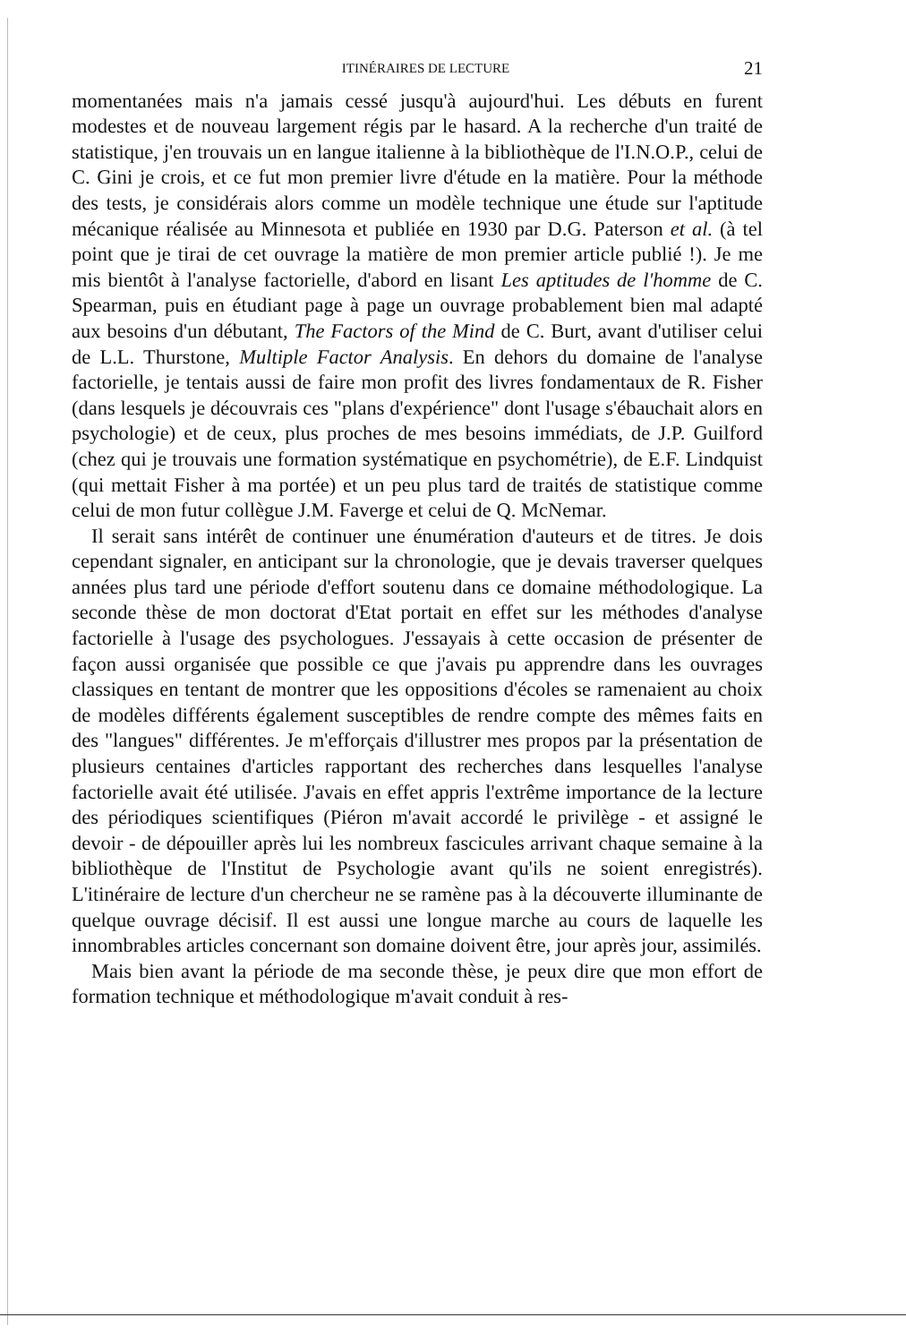ITINÉRAIRES DE LECTURE 21
momentanées mais n'a jamais cessé jusqu'à aujourd'hui. Les débuts en furent modestes et de nouveau largement régis par le hasard. A la recherche d'un traité de statistique, j'en trouvais un en langue italienne à la bibliothèque de l'I.N.O.P., celui de C. Gini je crois, et ce fut mon premier livre d'étude en la matière. Pour la méthode des tests, je considérais alors comme un modèle technique une étude sur l'aptitude mécanique réalisée au Minnesota et publiée en 1930 par D.G. Paterson et al. (à tel point que je tirai de cet ouvrage la matière de mon premier article publié !). Je me mis bientôt à l'analyse factorielle, d'abord en lisant Les aptitudes de l'homme de C. Spearman, puis en étudiant page à page un ouvrage probablement bien mal adapté aux besoins d'un débutant, The Factors of the Mind de C. Burt, avant d'utiliser celui de L.L. Thurstone, Multiple Factor Analysis. En dehors du domaine de l'analyse factorielle, je tentais aussi de faire mon profit des livres fondamentaux de R. Fisher (dans lesquels je découvrais ces "plans d'expérience" dont l'usage s'ébauchait alors en psychologie) et de ceux, plus proches de mes besoins immédiats, de J.P. Guilford (chez qui je trouvais une formation systématique en psychométrie), de E.F. Lindquist (qui mettait Fisher à ma portée) et un peu plus tard de traités de statistique comme celui de mon futur collègue J.M. Faverge et celui de Q. McNemar.
Il serait sans intérêt de continuer une énumération d'auteurs et de titres. Je dois cependant signaler, en anticipant sur la chronologie, que je devais traverser quelques années plus tard une période d'effort soutenu dans ce domaine méthodologique. La seconde thèse de mon doctorat d'Etat portait en effet sur les méthodes d'analyse factorielle à l'usage des psychologues. J'essayais à cette occasion de présenter de façon aussi organisée que possible ce que j'avais pu apprendre dans les ouvrages classiques en tentant de montrer que les oppositions d'écoles se ramenaient au choix de modèles différents également susceptibles de rendre compte des mêmes faits en des "langues" différentes. Je m'efforçais d'illustrer mes propos par la présentation de plusieurs centaines d'articles rapportant des recherches dans lesquelles l'analyse factorielle avait été utilisée. J'avais en effet appris l'extrême importance de la lecture des périodiques scientifiques (Piéron m'avait accordé le privilège - et assigné le devoir - de dépouiller après lui les nombreux fascicules arrivant chaque semaine à la bibliothèque de l'Institut de Psychologie avant qu'ils ne soient enregistrés). L'itinéraire de lecture d'un chercheur ne se ramène pas à la découverte illuminante de quelque ouvrage décisif. Il est aussi une longue marche au cours de laquelle les innombrables articles concernant son domaine doivent être, jour après jour, assimilés.
Mais bien avant la période de ma seconde thèse, je peux dire que mon effort de formation technique et méthodologique m'avait conduit à res-